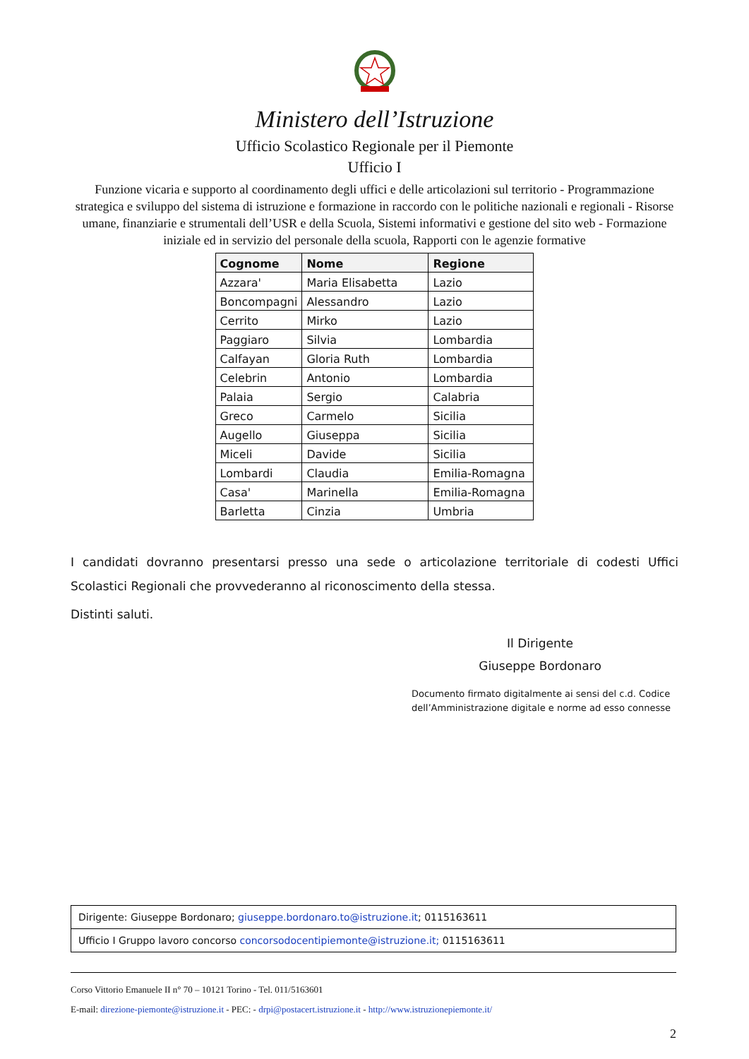Ministero dell’Istruzione
Ufficio Scolastico Regionale per il Piemonte
Ufficio I
Funzione vicaria e supporto al coordinamento degli uffici e delle articolazioni sul territorio - Programmazione strategica e sviluppo del sistema di istruzione e formazione in raccordo con le politiche nazionali e regionali - Risorse umane, finanziarie e strumentali dell’USR e della Scuola, Sistemi informativi e gestione del sito web - Formazione iniziale ed in servizio del personale della scuola, Rapporti con le agenzie formative
| Cognome | Nome | Regione |
| --- | --- | --- |
| Azzara' | Maria Elisabetta | Lazio |
| Boncompagni | Alessandro | Lazio |
| Cerrito | Mirko | Lazio |
| Paggiaro | Silvia | Lombardia |
| Calfayan | Gloria Ruth | Lombardia |
| Celebrin | Antonio | Lombardia |
| Palaia | Sergio | Calabria |
| Greco | Carmelo | Sicilia |
| Augello | Giuseppa | Sicilia |
| Miceli | Davide | Sicilia |
| Lombardi | Claudia | Emilia-Romagna |
| Casa' | Marinella | Emilia-Romagna |
| Barletta | Cinzia | Umbria |
I candidati dovranno presentarsi presso una sede o articolazione territoriale di codesti Uffici Scolastici Regionali che provvederanno al riconoscimento della stessa.
Distinti saluti.
Il Dirigente
Giuseppe Bordonaro
Documento firmato digitalmente ai sensi del c.d. Codice
dell’Amministrazione digitale e norme ad esso connesse
| Dirigente: Giuseppe Bordonaro; giuseppe.bordonaro.to@istruzione.it ; 0115163611 |
| Ufficio I Gruppo lavoro concorso concorsodocentipiemonte@istruzione.it; 0115163611 |
Corso Vittorio Emanuele II n° 70 – 10121 Torino - Tel. 011/5163601
E-mail: direzione-piemonte@istruzione.it - PEC: - drpi@postacert.istruzione.it - http://www.istruzionepiemonte.it/
2